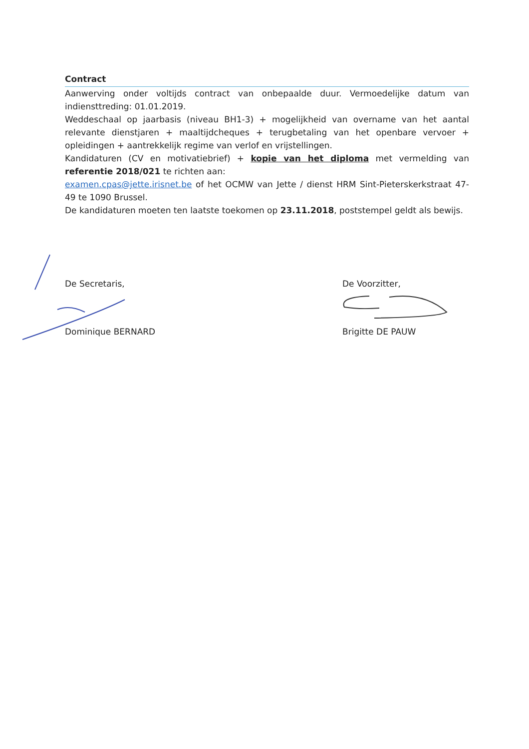Contract
Aanwerving onder voltijds contract van onbepaalde duur. Vermoedelijke datum van indiensttreding: 01.01.2019.
Weddeschaal op jaarbasis (niveau BH1-3) + mogelijkheid van overname van het aantal relevante dienstjaren + maaltijdcheques + terugbetaling van het openbare vervoer + opleidingen + aantrekkelijk regime van verlof en vrijstellingen.
Kandidaturen (CV en motivatiebrief) + kopie van het diploma met vermelding van referentie 2018/021 te richten aan:
examen.cpas@jette.irisnet.be of het OCMW van Jette / dienst HRM Sint-Pieterskerkstraat 47-49 te 1090 Brussel.
De kandidaturen moeten ten laatste toekomen op 23.11.2018, poststempel geldt als bewijs.
De Secretaris,
Dominique BERNARD
De Voorzitter,
Brigitte DE PAUW